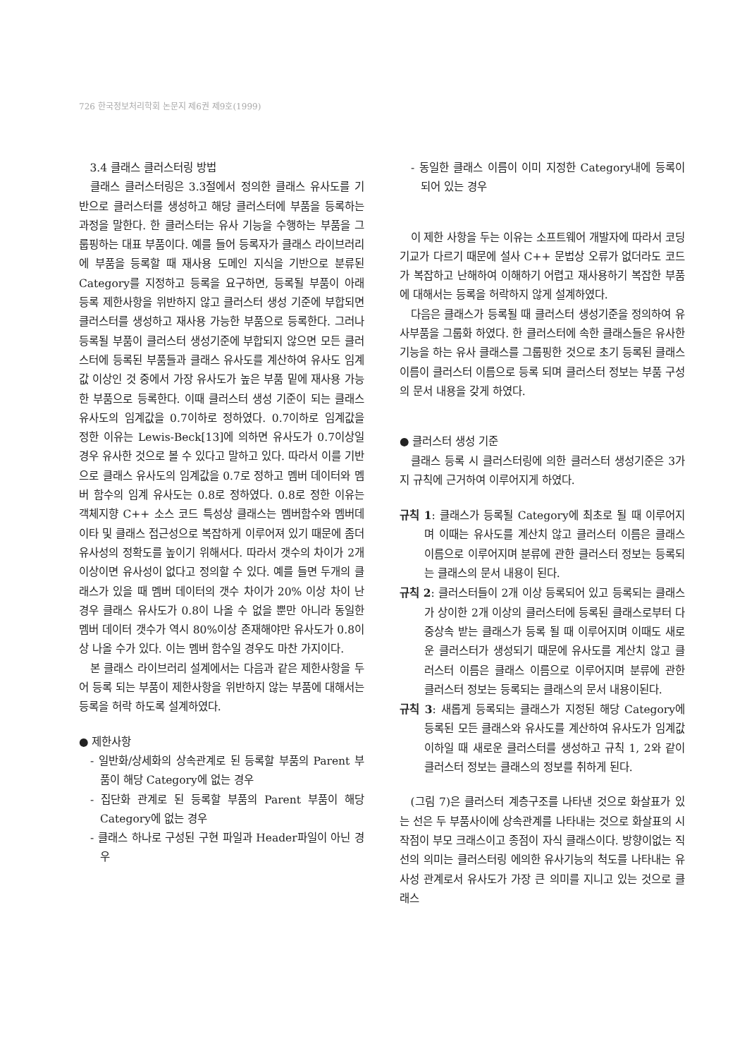726 한국정보처리학회 논문지 제6권 제9호(1999)
3.4 클래스 클러스터링 방법
클래스 클러스터링은 3.3절에서 정의한 클래스 유사도를 기반으로 클러스터를 생성하고 해당 클러스터에 부품을 등록하는 과정을 말한다. 한 클러스터는 유사 기능을 수행하는 부품을 그룹핑하는 대표 부품이다. 예를 들어 등록자가 클래스 라이브러리에 부품을 등록할 때 재사용 도메인 지식을 기반으로 분류된 Category를 지정하고 등록을 요구하면, 등록될 부품이 아래 등록 제한사항을 위반하지 않고 클러스터 생성 기준에 부합되면 클러스터를 생성하고 재사용 가능한 부품으로 등록한다. 그러나 등록될 부품이 클러스터 생성기준에 부합되지 않으면 모든 클러스터에 등록된 부품들과 클래스 유사도를 계산하여 유사도 임계값 이상인 것 중에서 가장 유사도가 높은 부품 밑에 재사용 가능한 부품으로 등록한다. 이때 클러스터 생성 기준이 되는 클래스 유사도의 임계값을 0.7이하로 정하였다. 0.7이하로 임계값을 정한 이유는 Lewis-Beck[13]에 의하면 유사도가 0.7이상일 경우 유사한 것으로 볼 수 있다고 말하고 있다. 따라서 이를 기반으로 클래스 유사도의 임계값을 0.7로 정하고 멤버 데이터와 멤버 함수의 임계 유사도는 0.8로 정하였다. 0.8로 정한 이유는 객체지향 C++ 소스 코드 특성상 클래스는 멤버함수와 멤버데이타 및 클래스 접근성으로 복잡하게 이루어져 있기 때문에 좀더 유사성의 정확도를 높이기 위해서다. 따라서 갯수의 차이가 2개 이상이면 유사성이 없다고 정의할 수 있다. 예를 들면 두개의 클래스가 있을 때 멤버 데이터의 갯수 차이가 20% 이상 차이 난 경우 클래스 유사도가 0.8이 나올 수 없을 뿐만 아니라 동일한 멤버 데이터 갯수가 역시 80%이상 존재해야만 유사도가 0.8이상 나올 수가 있다. 이는 멤버 함수일 경우도 마찬 가지이다.
본 클래스 라이브러리 설계에서는 다음과 같은 제한사항을 두어 등록 되는 부품이 제한사항을 위반하지 않는 부품에 대해서는 등록을 허락 하도록 설계하였다.
● 제한사항
- 일반화/상세화의 상속관계로 된 등록할 부품의 Parent 부품이 해당 Category에 없는 경우
- 집단화 관계로 된 등록할 부품의 Parent 부품이 해당 Category에 없는 경우
- 클래스 하나로 구성된 구현 파일과 Header파일이 아닌 경우
- 동일한 클래스 이름이 이미 지정한 Category내에 등록이 되어 있는 경우
이 제한 사항을 두는 이유는 소프트웨어 개발자에 따라서 코딩 기교가 다르기 때문에 설사 C++ 문법상 오류가 없더라도 코드가 복잡하고 난해하여 이해하기 어렵고 재사용하기 복잡한 부품에 대해서는 등록을 허락하지 않게 설계하였다.
다음은 클래스가 등록될 때 클러스터 생성기준을 정의하여 유사부품을 그룹화 하였다. 한 클러스터에 속한 클래스들은 유사한 기능을 하는 유사 클래스를 그룹핑한 것으로 초기 등록된 클래스 이름이 클러스터 이름으로 등록 되며 클러스터 정보는 부품 구성의 문서 내용을 갖게 하였다.
● 클러스터 생성 기준
클래스 등록 시 클러스터링에 의한 클러스터 생성기준은 3가지 규칙에 근거하여 이루어지게 하였다.
규칙 1: 클래스가 등록될 Category에 최초로 될 때 이루어지며 이때는 유사도를 계산치 않고 클러스터 이름은 클래스 이름으로 이루어지며 분류에 관한 클러스터 정보는 등록되는 클래스의 문서 내용이 된다.
규칙 2: 클러스터들이 2개 이상 등록되어 있고 등록되는 클래스가 상이한 2개 이상의 클러스터에 등록된 클래스로부터 다중상속 받는 클래스가 등록 될 때 이루어지며 이때도 새로운 클러스터가 생성되기 때문에 유사도를 계산치 않고 클러스터 이름은 클래스 이름으로 이루어지며 분류에 관한 클러스터 정보는 등록되는 클래스의 문서 내용이된다.
규칙 3: 새롭게 등록되는 클래스가 지정된 해당 Category에 등록된 모든 클래스와 유사도를 계산하여 유사도가 임계값 이하일 때 새로운 클러스터를 생성하고 규칙 1, 2와 같이 클러스터 정보는 클래스의 정보를 취하게 된다.
(그림 7)은 클러스터 계층구조를 나타낸 것으로 화살표가 있는 선은 두 부품사이에 상속관계를 나타내는 것으로 화살표의 시작점이 부모 크래스이고 종점이 자식 클래스이다. 방향이없는 직선의 의미는 클러스터링 에의한 유사기능의 척도를 나타내는 유사성 관계로서 유사도가 가장 큰 의미를 지니고 있는 것으로 클래스